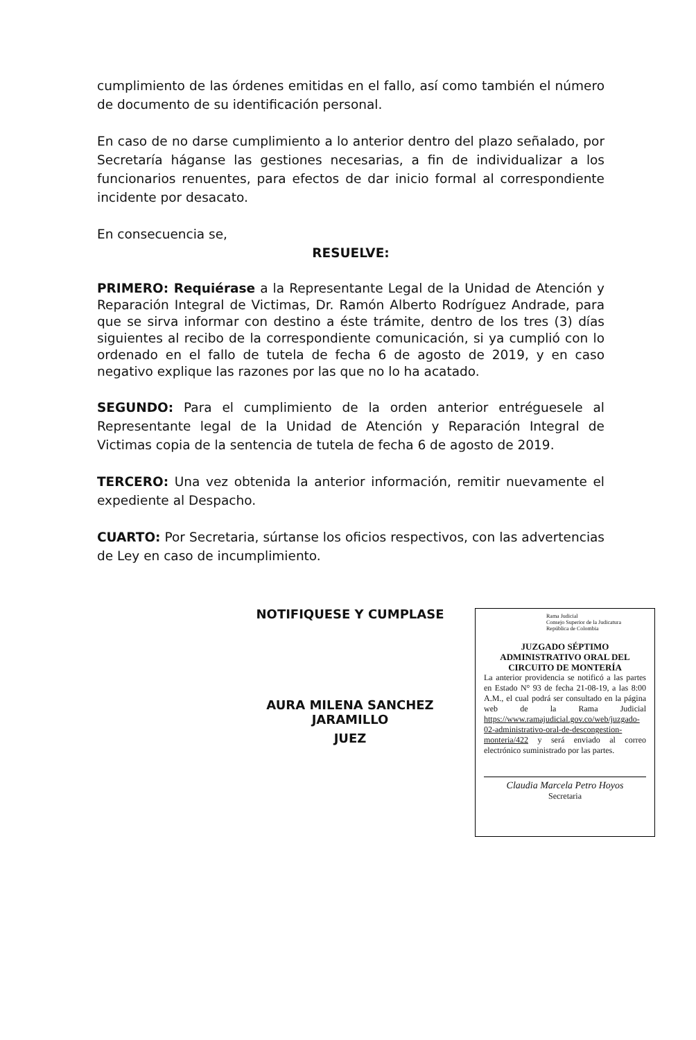cumplimiento de las órdenes emitidas en el fallo, así como también el número de documento de su identificación personal.
En caso de no darse cumplimiento a lo anterior dentro del plazo señalado, por Secretaría háganse las gestiones necesarias, a fin de individualizar a los funcionarios renuentes, para efectos de dar inicio formal al correspondiente incidente por desacato.
En consecuencia se,
RESUELVE:
PRIMERO: Requiérase a la Representante Legal de la Unidad de Atención y Reparación Integral de Victimas, Dr. Ramón Alberto Rodríguez Andrade, para que se sirva informar con destino a éste trámite, dentro de los tres (3) días siguientes al recibo de la correspondiente comunicación, si ya cumplió con lo ordenado en el fallo de tutela de fecha 6 de agosto de 2019, y en caso negativo explique las razones por las que no lo ha acatado.
SEGUNDO: Para el cumplimiento de la orden anterior entréguesele al Representante legal de la Unidad de Atención y Reparación Integral de Victimas copia de la sentencia de tutela de fecha 6 de agosto de 2019.
TERCERO: Una vez obtenida la anterior información, remitir nuevamente el expediente al Despacho.
CUARTO: Por Secretaria, súrtanse los oficios respectivos, con las advertencias de Ley en caso de incumplimiento.
NOTIFIQUESE Y CUMPLASE
AURA MILENA SANCHEZ JARAMILLO
JUEZ
Rama Judicial
Consejo Superior de la Judicatura
República de Colombia
JUZGADO SÉPTIMO
ADMINISTRATIVO ORAL DEL
CIRCUITO DE MONTERÍA
La anterior providencia se notificó a las partes en Estado N° 93 de fecha 21-08-19, a las 8:00 A.M., el cual podrá ser consultado en la página web de la Rama Judicial https://www.ramajudicial.gov.co/web/juzgado-02-administrativo-oral-de-descongestion-monteria/422 y será enviado al correo electrónico suministrado por las partes.
Claudia Marcela Petro Hoyos
Secretaria